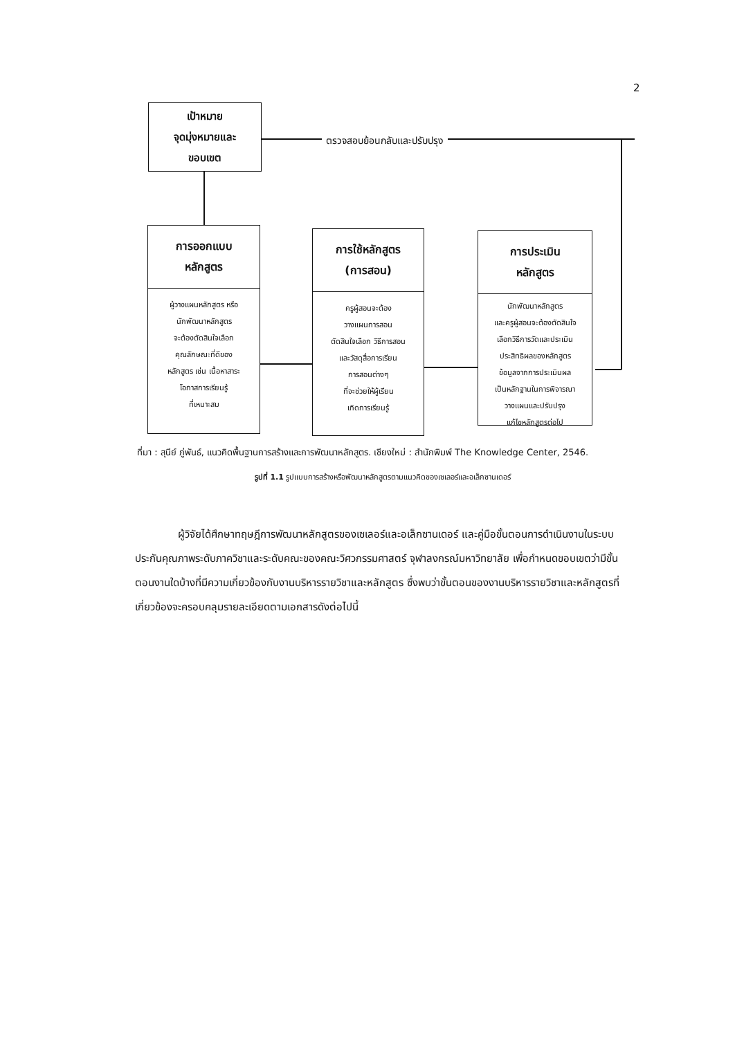2
เป้าหมาย
จุดมุ่งหมายและ
ขอบเขต
ตรวจสอบย้อนกลับและปรับปรุง
การออกแบบ
หลักสูตร
ผู้วางแผนหลักสูตร หรือ
นักพัฒนาหลักสูตร
จะต้องตัดสินใจเลือก
คุณลักษณะที่ดีของ
หลักสูตร เช่น เนื้อหาสาระ
โอกาสการเรียนรู้
ที่เหมาะสม
การใช้หลักสูตร
(การสอน)
ครูผู้สอนจะต้อง
วางแผนการสอน
ตัดสินใจเลือก วิธีการสอน
และวัสดุสื่อการเรียน
การสอนต่างๆ
ที่จะช่วยให้ผู้เรียน
เกิดการเรียนรู้
การประเมิน
หลักสูตร
นักพัฒนาหลักสูตร
และครูผู้สอนจะต้องตัดสินใจ
เลือกวิธีการวัดและประเมิน
ประสิทธิผลของหลักสูตร
ข้อมูลจากการประเมินผล
เป็นหลักฐานในการพิจารณา
วางแผนและปรับปรุง
แก้ไขหลักสูตรต่อไป
ที่มา : สุนีย์ ภู่พันธ์, แนวคิดพื้นฐานการสร้างและการพัฒนาหลักสูตร. เชียงใหม่ : สำนักพิมพ์ The Knowledge Center, 2546.
รูปที่ 1.1 รูปแบบการสร้างหรือพัฒนาหลักสูตรตามแนวคิดของเซเลอร์และอเล็กซานเดอร์
ผู้วิจัยได้ศึกษาทฤษฎีการพัฒนาหลักสูตรของเซเลอร์และอเล็กซานเดอร์ และคู่มือขั้นตอนการดำเนินงานในระบบประกันคุณภาพระดับภาควิชาและระดับคณะของคณะวิศวกรรมศาสตร์ จุฬาลงกรณ์มหาวิทยาลัย เพื่อกำหนดขอบเขตว่ามีขั้นตอนงานใดบ้างที่มีความเกี่ยวข้องกับงานบริหารรายวิชาและหลักสูตร ซึ่งพบว่าขั้นตอนของงานบริหารรายวิชาและหลักสูตรที่เกี่ยวข้องจะครอบคลุมรายละเอียดตามเอกสารดังต่อไปนี้